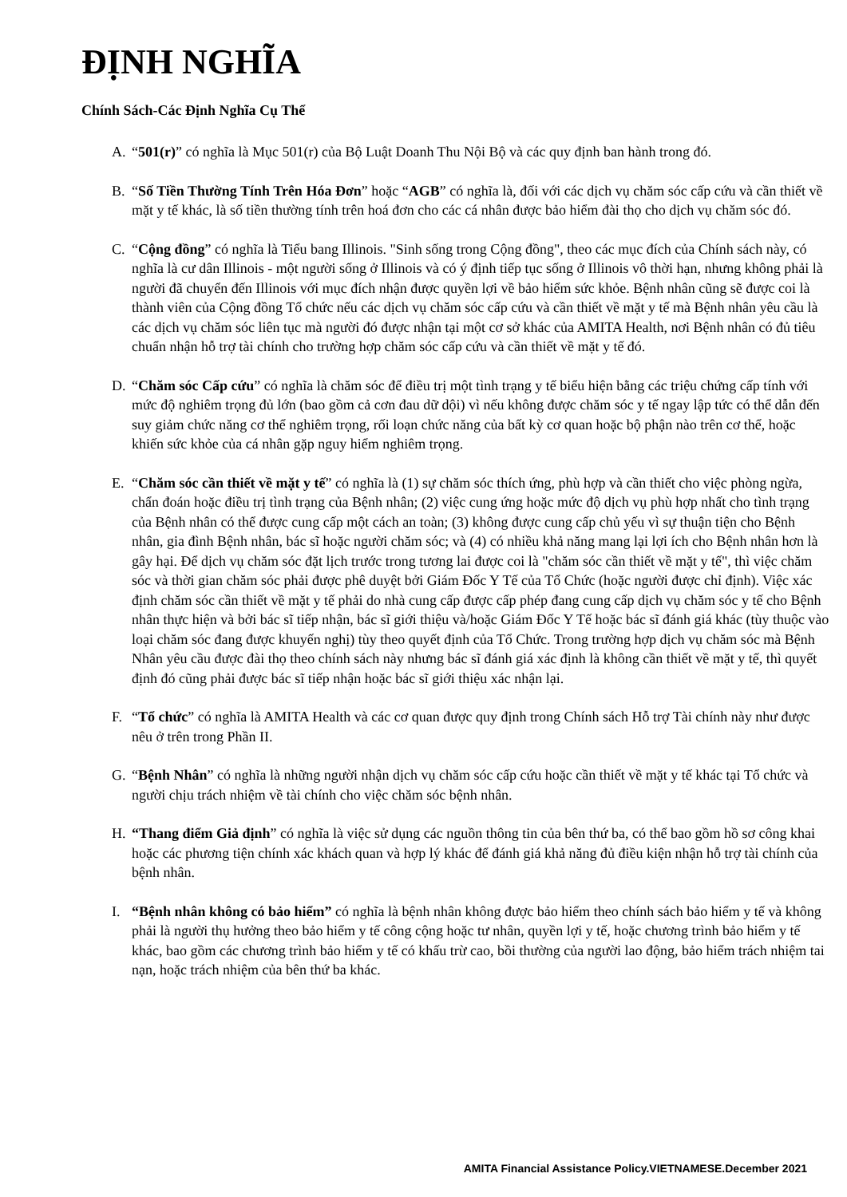ĐỊNH NGHĨA
Chính Sách-Các Định Nghĩa Cụ Thể
A. “501(r)” có nghĩa là Mục 501(r) của Bộ Luật Doanh Thu Nội Bộ và các quy định ban hành trong đó.
B. “Số Tiền Thường Tính Trên Hóa Đơn” hoặc “AGB” có nghĩa là, đối với các dịch vụ chăm sóc cấp cứu và cần thiết về mặt y tế khác, là số tiền thường tính trên hoá đơn cho các cá nhân được bảo hiểm đài thọ cho dịch vụ chăm sóc đó.
C. “Cộng đồng” có nghĩa là Tiểu bang Illinois. "Sinh sống trong Cộng đồng", theo các mục đích của Chính sách này, có nghĩa là cư dân Illinois - một người sống ở Illinois và có ý định tiếp tục sống ở Illinois vô thời hạn, nhưng không phải là người đã chuyển đến Illinois với mục đích nhận được quyền lợi về bảo hiểm sức khỏe. Bệnh nhân cũng sẽ được coi là thành viên của Cộng đồng Tổ chức nếu các dịch vụ chăm sóc cấp cứu và cần thiết về mặt y tế mà Bệnh nhân yêu cầu là các dịch vụ chăm sóc liên tục mà người đó được nhận tại một cơ sở khác của AMITA Health, nơi Bệnh nhân có đủ tiêu chuẩn nhận hỗ trợ tài chính cho trường hợp chăm sóc cấp cứu và cần thiết về mặt y tế đó.
D. “Chăm sóc Cấp cứu” có nghĩa là chăm sóc để điều trị một tình trạng y tế biểu hiện bằng các triệu chứng cấp tính với mức độ nghiêm trọng đủ lớn (bao gồm cả cơn đau dữ dội) vì nếu không được chăm sóc y tế ngay lập tức có thể dẫn đến suy giảm chức năng cơ thể nghiêm trọng, rối loạn chức năng của bất kỳ cơ quan hoặc bộ phận nào trên cơ thể, hoặc khiến sức khỏe của cá nhân gặp nguy hiểm nghiêm trọng.
E. “Chăm sóc cần thiết về mặt y tế” có nghĩa là (1) sự chăm sóc thích ứng, phù hợp và cần thiết cho việc phòng ngừa, chẩn đoán hoặc điều trị tình trạng của Bệnh nhân; (2) việc cung ứng hoặc mức độ dịch vụ phù hợp nhất cho tình trạng của Bệnh nhân có thể được cung cấp một cách an toàn; (3) không được cung cấp chủ yếu vì sự thuận tiện cho Bệnh nhân, gia đình Bệnh nhân, bác sĩ hoặc người chăm sóc; và (4) có nhiều khả năng mang lại lợi ích cho Bệnh nhân hơn là gây hại. Để dịch vụ chăm sóc đặt lịch trước trong tương lai được coi là "chăm sóc cần thiết về mặt y tế", thì việc chăm sóc và thời gian chăm sóc phải được phê duyệt bởi Giám Đốc Y Tế của Tổ Chức (hoặc người được chỉ định). Việc xác định chăm sóc cần thiết về mặt y tế phải do nhà cung cấp được cấp phép đang cung cấp dịch vụ chăm sóc y tế cho Bệnh nhân thực hiện và bởi bác sĩ tiếp nhận, bác sĩ giới thiệu và/hoặc Giám Đốc Y Tế hoặc bác sĩ đánh giá khác (tùy thuộc vào loại chăm sóc đang được khuyến nghị) tùy theo quyết định của Tổ Chức. Trong trường hợp dịch vụ chăm sóc mà Bệnh Nhân yêu cầu được đài thọ theo chính sách này nhưng bác sĩ đánh giá xác định là không cần thiết về mặt y tế, thì quyết định đó cũng phải được bác sĩ tiếp nhận hoặc bác sĩ giới thiệu xác nhận lại.
F. “Tổ chức” có nghĩa là AMITA Health và các cơ quan được quy định trong Chính sách Hỗ trợ Tài chính này như được nêu ở trên trong Phần II.
G. “Bệnh Nhân” có nghĩa là những người nhận dịch vụ chăm sóc cấp cứu hoặc cần thiết về mặt y tế khác tại Tổ chức và người chịu trách nhiệm về tài chính cho việc chăm sóc bệnh nhân.
H. “Thang điểm Giả định” có nghĩa là việc sử dụng các nguồn thông tin của bên thứ ba, có thể bao gồm hồ sơ công khai hoặc các phương tiện chính xác khách quan và hợp lý khác để đánh giá khả năng đủ điều kiện nhận hỗ trợ tài chính của bệnh nhân.
I. “Bệnh nhân không có bảo hiểm” có nghĩa là bệnh nhân không được bảo hiểm theo chính sách bảo hiểm y tế và không phải là người thụ hưởng theo bảo hiểm y tế công cộng hoặc tư nhân, quyền lợi y tế, hoặc chương trình bảo hiểm y tế khác, bao gồm các chương trình bảo hiểm y tế có khấu trừ cao, bồi thường của người lao động, bảo hiểm trách nhiệm tai nạn, hoặc trách nhiệm của bên thứ ba khác.
AMITA Financial Assistance Policy.VIETNAMESE.December 2021